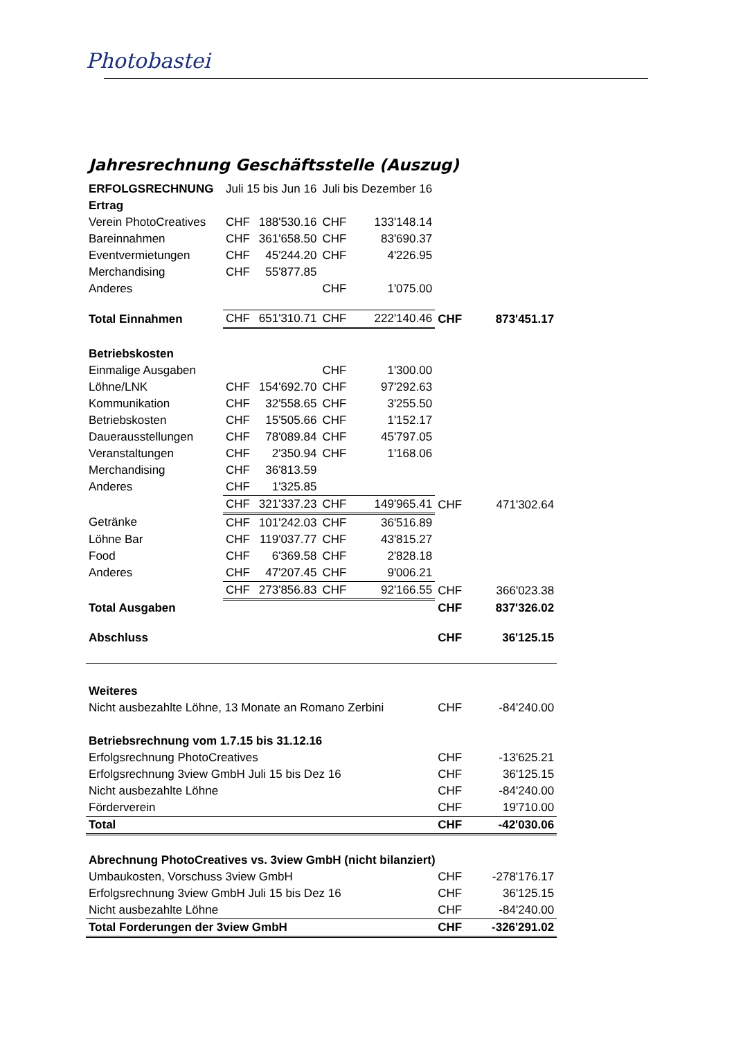Photobastei
Jahresrechnung Geschäftsstelle (Auszug)
| ERFOLGSRECHNUNG | Juli 15 bis Jun 16 | | Juli bis Dezember 16 | | | |
| Ertrag | | | | | | |
| Verein PhotoCreatives | CHF | 188'530.16 | CHF | 133'148.14 | | |
| Bareinnahmen | CHF | 361'658.50 | CHF | 83'690.37 | | |
| Eventvermietungen | CHF | 45'244.20 | CHF | 4'226.95 | | |
| Merchandising | CHF | 55'877.85 | | | | |
| Anderes | | | CHF | 1'075.00 | | |
| Total Einnahmen | CHF | 651'310.71 | CHF | 222'140.46 | CHF | 873'451.17 |
| Betriebskosten | | | | | | |
| Einmalige Ausgaben | | | CHF | 1'300.00 | | |
| Löhne/LNK | CHF | 154'692.70 | CHF | 97'292.63 | | |
| Kommunikation | CHF | 32'558.65 | CHF | 3'255.50 | | |
| Betriebskosten | CHF | 15'505.66 | CHF | 1'152.17 | | |
| Dauerausstellungen | CHF | 78'089.84 | CHF | 45'797.05 | | |
| Veranstaltungen | CHF | 2'350.94 | CHF | 1'168.06 | | |
| Merchandising | CHF | 36'813.59 | | | | |
| Anderes | CHF | 1'325.85 | | | | |
| | CHF | 321'337.23 | CHF | 149'965.41 | CHF | 471'302.64 |
| Getränke | CHF | 101'242.03 | CHF | 36'516.89 | | |
| Löhne Bar | CHF | 119'037.77 | CHF | 43'815.27 | | |
| Food | CHF | 6'369.58 | CHF | 2'828.18 | | |
| Anderes | CHF | 47'207.45 | CHF | 9'006.21 | | |
| | CHF | 273'856.83 | CHF | 92'166.55 | CHF | 366'023.38 |
| Total Ausgaben | | | | | CHF | 837'326.02 |
| Abschluss | | | | | CHF | 36'125.15 |
| Weiteres | | | | | | |
| Nicht ausbezahlte Löhne, 13 Monate an Romano Zerbini | | | | | CHF | -84'240.00 |
| Betriebsrechnung vom 1.7.15 bis 31.12.16 | | | | | | |
| Erfolgsrechnung PhotoCreatives | | | | | CHF | -13'625.21 |
| Erfolgsrechnung 3view GmbH Juli 15 bis Dez 16 | | | | | CHF | 36'125.15 |
| Nicht ausbezahlte Löhne | | | | | CHF | -84'240.00 |
| Förderverein | | | | | CHF | 19'710.00 |
| Total | | | | | CHF | -42'030.06 |
| Abrechnung PhotoCreatives vs. 3view GmbH (nicht bilanziert) | | | | | | |
| Umbaukosten, Vorschuss 3view GmbH | | | | | CHF | -278'176.17 |
| Erfolgsrechnung 3view GmbH Juli 15 bis Dez 16 | | | | | CHF | 36'125.15 |
| Nicht ausbezahlte Löhne | | | | | CHF | -84'240.00 |
| Total Forderungen der 3view GmbH | | | | | CHF | -326'291.02 |